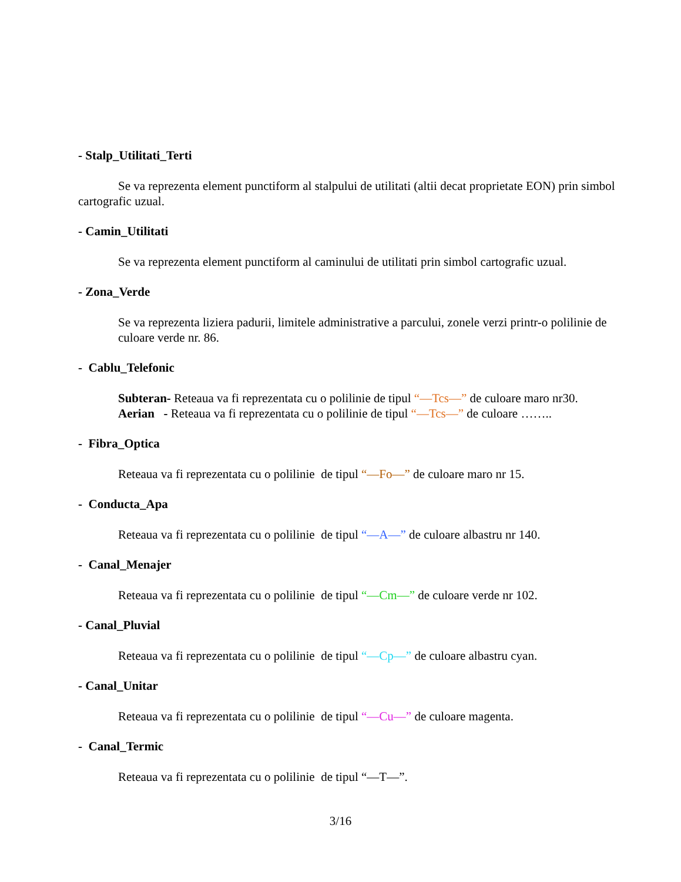- Stalp_Utilitati_Terti
Se va reprezenta element punctiform al stalpului de utilitati (altii decat proprietate EON) prin simbol cartografic uzual.
- Camin_Utilitati
Se va reprezenta element punctiform al caminului de utilitati prin simbol cartografic uzual.
- Zona_Verde
Se va reprezenta liziera padurii, limitele administrative a parcului, zonele verzi printr-o polilinie de culoare verde nr. 86.
- Cablu_Telefonic
Subteran- Reteaua va fi reprezentata cu o polilinie de tipul “—Tcs—” de culoare maro nr30.
Aerian - Reteaua va fi reprezentata cu o polilinie de tipul “—Tcs—” de culoare ……..
- Fibra_Optica
Reteaua va fi reprezentata cu o polilinie de tipul “—Fo—” de culoare maro nr 15.
- Conducta_Apa
Reteaua va fi reprezentata cu o polilinie de tipul “—A—” de culoare albastru nr 140.
- Canal_Menajer
Reteaua va fi reprezentata cu o polilinie de tipul “—Cm—” de culoare verde nr 102.
- Canal_Pluvial
Reteaua va fi reprezentata cu o polilinie de tipul “—Cp—” de culoare albastru cyan.
- Canal_Unitar
Reteaua va fi reprezentata cu o polilinie de tipul “—Cu—” de culoare magenta.
- Canal_Termic
Reteaua va fi reprezentata cu o polilinie de tipul “—T—”.
3/16